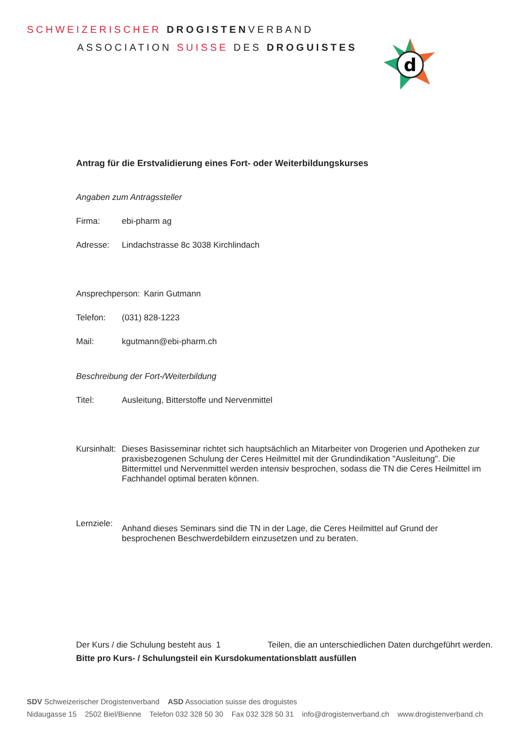SCHWEIZERISCHER DROGISTENVERBAND
ASSOCIATION SUISSE DES DROGUISTES
d
Antrag für die Erstvalidierung eines Fort- oder Weiterbildungskurses
Angaben zum Antragssteller
Firma: ebi-pharm ag
Adresse: Lindachstrasse 8c 3038 Kirchlindach
Ansprechperson: Karin Gutmann
Telefon: (031) 828-1223
Mail: kgutmann@ebi-pharm.ch
Beschreibung der Fort-/Weiterbildung
Titel: Ausleitung, Bitterstoffe und Nervenmittel
Kursinhalt: Dieses Basisseminar richtet sich hauptsächlich an Mitarbeiter von Drogerien und Apotheken zur praxisbezogenen Schulung der Ceres Heilmittel mit der Grundindikation "Ausleitung". Die Bittermittel und Nervenmittel werden intensiv besprochen, sodass die TN die Ceres Heilmittel im Fachhandel optimal beraten können.
Lernziele: Anhand dieses Seminars sind die TN in der Lage, die Ceres Heilmittel auf Grund der besprochenen Beschwerdebildern einzusetzen und zu beraten.
Der Kurs / die Schulung besteht aus 1 Teilen, die an unterschiedlichen Daten durchgeführt werden. Bitte pro Kurs- / Schulungsteil ein Kursdokumentationsblatt ausfüllen
SDV Schweizerischer Drogistenverband ASD Association suisse des droguistes
Nidaugasse 15 2502 Biel/Bienne Telefon 032 328 50 30 Fax 032 328 50 31 info@drogistenverband.ch www.drogistenverband.ch